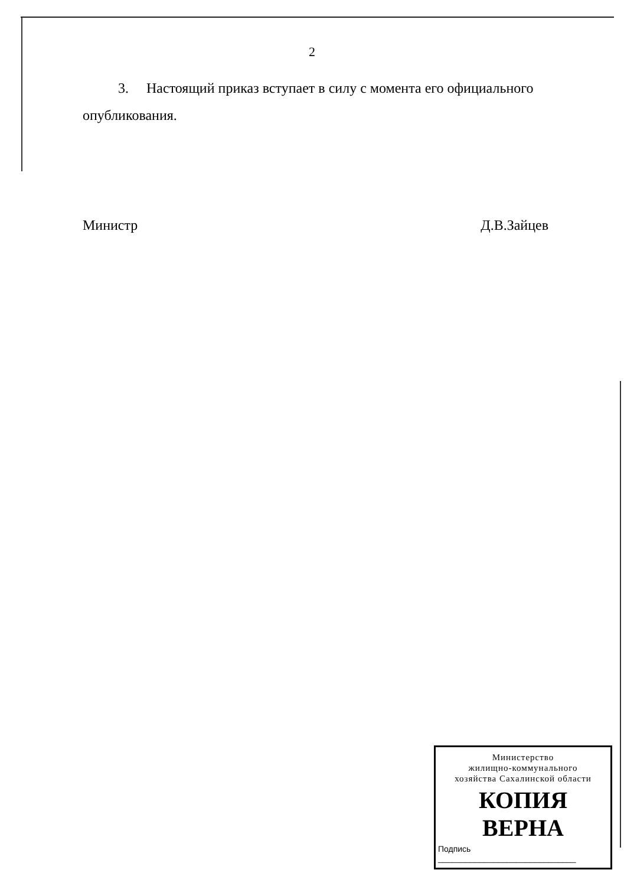2
3. Настоящий приказ вступает в силу с момента его официального опубликования.
Министр Д.В.Зайцев
Министерство
жилищно-коммунального
хозяйства Сахалинской области
КОПИЯ ВЕРНА
Подпись ______________________________